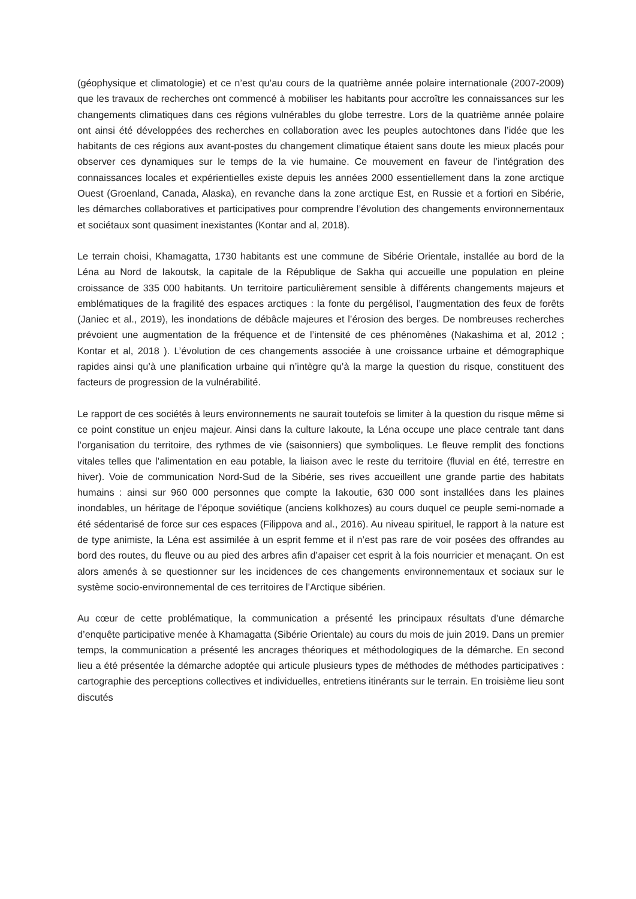(géophysique et climatologie) et ce n’est qu’au cours de la quatrième année polaire internationale (2007-2009) que les travaux de recherches ont commencé à mobiliser les habitants pour accroître les connaissances sur les changements climatiques dans ces régions vulnérables du globe terrestre. Lors de la quatrième année polaire ont ainsi été développées des recherches en collaboration avec les peuples autochtones dans l’idée que les habitants de ces régions aux avant-postes du changement climatique étaient sans doute les mieux placés pour observer ces dynamiques sur le temps de la vie humaine. Ce mouvement en faveur de l’intégration des connaissances locales et expérientielles existe depuis les années 2000 essentiellement dans la zone arctique Ouest (Groenland, Canada, Alaska), en revanche dans la zone arctique Est, en Russie et a fortiori en Sibérie, les démarches collaboratives et participatives pour comprendre l’évolution des changements environnementaux et sociétaux sont quasiment inexistantes (Kontar and al, 2018).
Le terrain choisi, Khamagatta, 1730 habitants est une commune de Sibérie Orientale, installée au bord de la Léna au Nord de Iakoutsk, la capitale de la République de Sakha qui accueille une population en pleine croissance de 335 000 habitants. Un territoire particulièrement sensible à différents changements majeurs et emblématiques de la fragilité des espaces arctiques : la fonte du pergélisol, l’augmentation des feux de forêts (Janiec et al., 2019), les inondations de débâcle majeures et l’érosion des berges. De nombreuses recherches prévoient une augmentation de la fréquence et de l’intensité de ces phénomènes (Nakashima et al, 2012 ; Kontar et al, 2018 ). L’évolution de ces changements associée à une croissance urbaine et démographique rapides ainsi qu’à une planification urbaine qui n’intègre qu’à la marge la question du risque, constituent des facteurs de progression de la vulnérabilité.
Le rapport de ces sociétés à leurs environnements ne saurait toutefois se limiter à la question du risque même si ce point constitue un enjeu majeur. Ainsi dans la culture Iakoute, la Léna occupe une place centrale tant dans l’organisation du territoire, des rythmes de vie (saisonniers) que symboliques. Le fleuve remplit des fonctions vitales telles que l’alimentation en eau potable, la liaison avec le reste du territoire (fluvial en été, terrestre en hiver). Voie de communication Nord-Sud de la Sibérie, ses rives accueillent une grande partie des habitats humains : ainsi sur 960 000 personnes que compte la Iakoutie, 630 000 sont installées dans les plaines inondables, un héritage de l’époque soviétique (anciens kolkhozes) au cours duquel ce peuple semi-nomade a été sédentarisé de force sur ces espaces (Filippova and al., 2016). Au niveau spirituel, le rapport à la nature est de type animiste, la Léna est assimilée à un esprit femme et il n’est pas rare de voir posées des offrandes au bord des routes, du fleuve ou au pied des arbres afin d’apaiser cet esprit à la fois nourricier et menaçant. On est alors amenés à se questionner sur les incidences de ces changements environnementaux et sociaux sur le système socio-environnemental de ces territoires de l’Arctique sibérien.
Au cœur de cette problématique, la communication a présenté les principaux résultats d’une démarche d’enquête participative menée à Khamagatta (Sibérie Orientale) au cours du mois de juin 2019. Dans un premier temps, la communication a présenté les ancrages théoriques et méthodologiques de la démarche. En second lieu a été présentée la démarche adoptée qui articule plusieurs types de méthodes de méthodes participatives : cartographie des perceptions collectives et individuelles, entretiens itinérants sur le terrain. En troisième lieu sont discutés